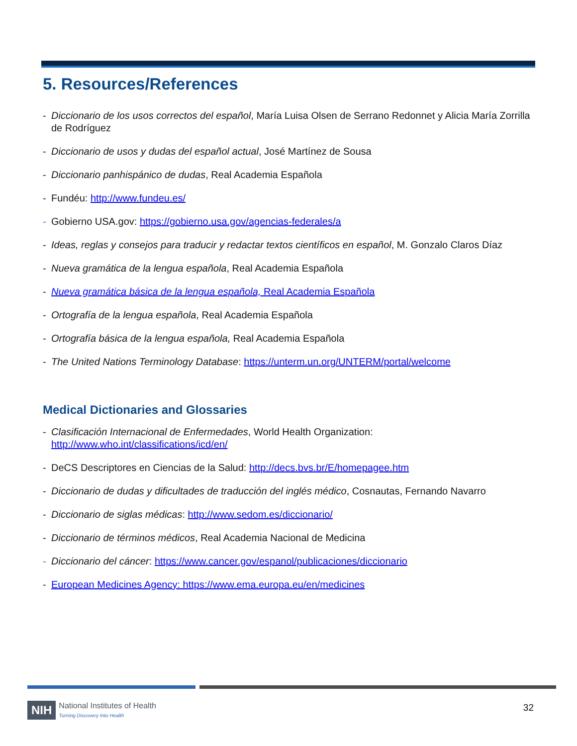5. Resources/References
- Diccionario de los usos correctos del español, María Luisa Olsen de Serrano Redonnet y Alicia María Zorrilla de Rodríguez
- Diccionario de usos y dudas del español actual, José Martínez de Sousa
- Diccionario panhispánico de dudas, Real Academia Española
- Fundéu: http://www.fundeu.es/
- Gobierno USA.gov: https://gobierno.usa.gov/agencias-federales/a
- Ideas, reglas y consejos para traducir y redactar textos científicos en español, M. Gonzalo Claros Díaz
- Nueva gramática de la lengua española, Real Academia Española
- Nueva gramática básica de la lengua española, Real Academia Española
- Ortografía de la lengua española, Real Academia Española
- Ortografía básica de la lengua española, Real Academia Española
- The United Nations Terminology Database: https://unterm.un.org/UNTERM/portal/welcome
Medical Dictionaries and Glossaries
- Clasificación Internacional de Enfermedades, World Health Organization:
http://www.who.int/classifications/icd/en/
- DeCS Descriptores en Ciencias de la Salud: http://decs.bvs.br/E/homepagee.htm
- Diccionario de dudas y dificultades de traducción del inglés médico, Cosnautas, Fernando Navarro
- Diccionario de siglas médicas: http://www.sedom.es/diccionario/
- Diccionario de términos médicos, Real Academia Nacional de Medicina
- Diccionario del cáncer: https://www.cancer.gov/espanol/publicaciones/diccionario
- European Medicines Agency: https://www.ema.europa.eu/en/medicines
NIH National Institutes of Health
Turning Discovery Into Health
32